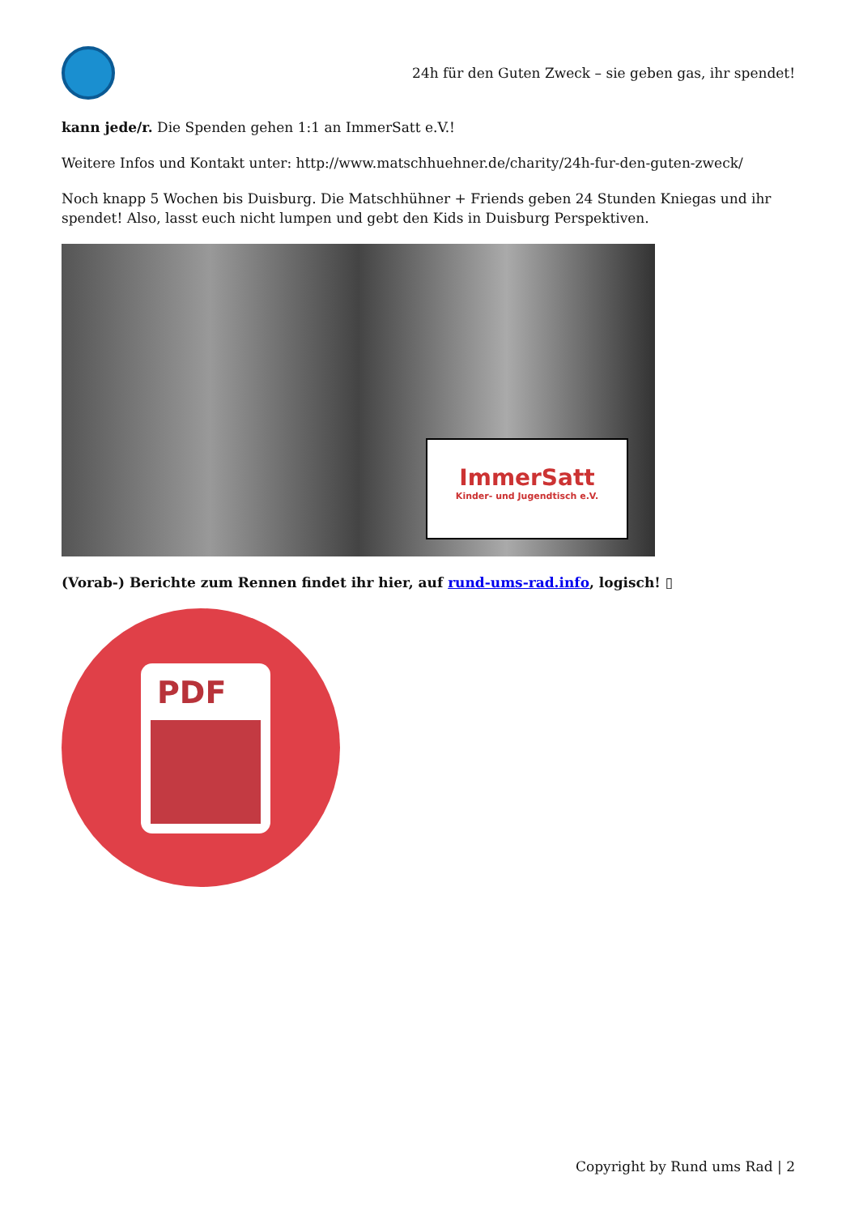24h für den Guten Zweck – sie geben gas, ihr spendet!
kann jede/r. Die Spenden gehen 1:1 an ImmerSatt e.V.!
Weitere Infos und Kontakt unter: http://www.matschhuehner.de/charity/24h-fur-den-guten-zweck/
Noch knapp 5 Wochen bis Duisburg. Die Matschhühner + Friends geben 24 Stunden Kniegas und ihr spendet! Also, lasst euch nicht lumpen und gebt den Kids in Duisburg Perspektiven.
ImmerSatt
Kinder- und Jugendtisch e.V.
(Vorab-) Berichte zum Rennen findet ihr hier, auf rund-ums-rad.info, logisch! ▯
PDF
Copyright by Rund ums Rad | 2